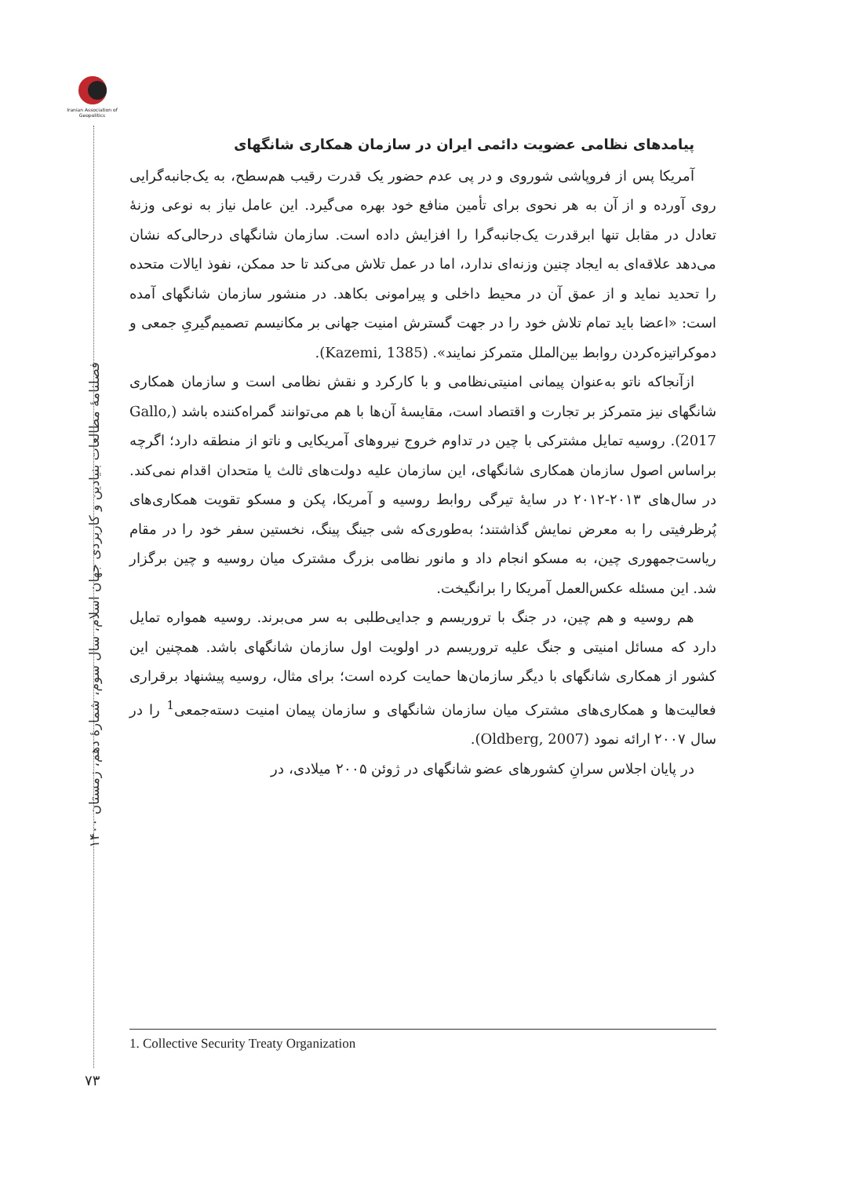Iranian Association of Geopolitics
فصلنامۀ مطالعات بنیادین و کاربردی جهان اسلام، سال سوم، شمارۀ دهم، زمستان ۱۴۰۰
پیامدهای نظامی عضویت دائمی ایران در سازمان همکاری شانگهای
آمریکا پس از فروپاشی شوروی و در پی عدم حضور یک قدرت رقیب هم‌سطح، به یک‌جانبه‌گرایی روی آورده و از آن به هر نحوی برای تأمین منافع خود بهره می‌گیرد. این عامل نیاز به نوعی وزنۀ تعادل در مقابل تنها ابرقدرت یک‌جانبه‌گرا را افزایش داده است. سازمان شانگهای درحالی‌که نشان می‌دهد علاقه‌ای به ایجاد چنین وزنه‌ای ندارد، اما در عمل تلاش می‌کند تا حد ممکن، نفوذ ایالات متحده را تحدید نماید و از عمق آن در محیط داخلی و پیرامونی بکاهد. در منشور سازمان شانگهای آمده است: «اعضا باید تمام تلاش خود را در جهت گسترش امنیت جهانی بر مکانیسم تصمیم‌گیریِ جمعی و دموکراتیزه‌کردن روابط بین‌الملل متمرکز نمایند». (Kazemi, 1385).
ازآنجاکه ناتو به‌عنوان پیمانی امنیتی‌نظامی و با کارکرد و نقش نظامی است و سازمان همکاری شانگهای نیز متمرکز بر تجارت و اقتصاد است، مقایسۀ آن‌ها با هم می‌توانند گمراه‌کننده باشد (Gallo, 2017). روسیه تمایل مشترکی با چین در تداوم خروج نیروهای آمریکایی و ناتو از منطقه دارد؛ اگرچه براساس اصول سازمان همکاری شانگهای، این سازمان علیه دولت‌های ثالث یا متحدان اقدام نمی‌کند. در سال‌های ۲۰۱۳-۲۰۱۲ در سایۀ تیرگی روابط روسیه و آمریکا، پکن و مسکو تقویت همکاری‌های پُرظرفیتی را به معرض نمایش گذاشتند؛ به‌طوری‌که شی جینگ پینگ، نخستین سفر خود را در مقام ریاست‌جمهوری چین، به مسکو انجام داد و مانور نظامی بزرگ مشترک میان روسیه و چین برگزار شد. این مسئله عکس‌العمل آمریکا را برانگیخت.
هم روسیه و هم چین، در جنگ با تروریسم و جدایی‌طلبی به سر می‌برند. روسیه همواره تمایل دارد که مسائل امنیتی و جنگ علیه تروریسم در اولویت اول سازمان شانگهای باشد. همچنین این کشور از همکاری شانگهای با دیگر سازمان‌ها حمایت کرده است؛ برای مثال، روسیه پیشنهاد برقراری فعالیت‌ها و همکاری‌های مشترک میان سازمان شانگهای و سازمان پیمان امنیت دسته‌جمعی<sup>1</sup> را در سال ۲۰۰۷ ارائه نمود (Oldberg, 2007).
در پایان اجلاس سرانِ کشورهای عضو شانگهای در ژوئن ۲۰۰۵ میلادی، در
1. Collective Security Treaty Organization
۷۳